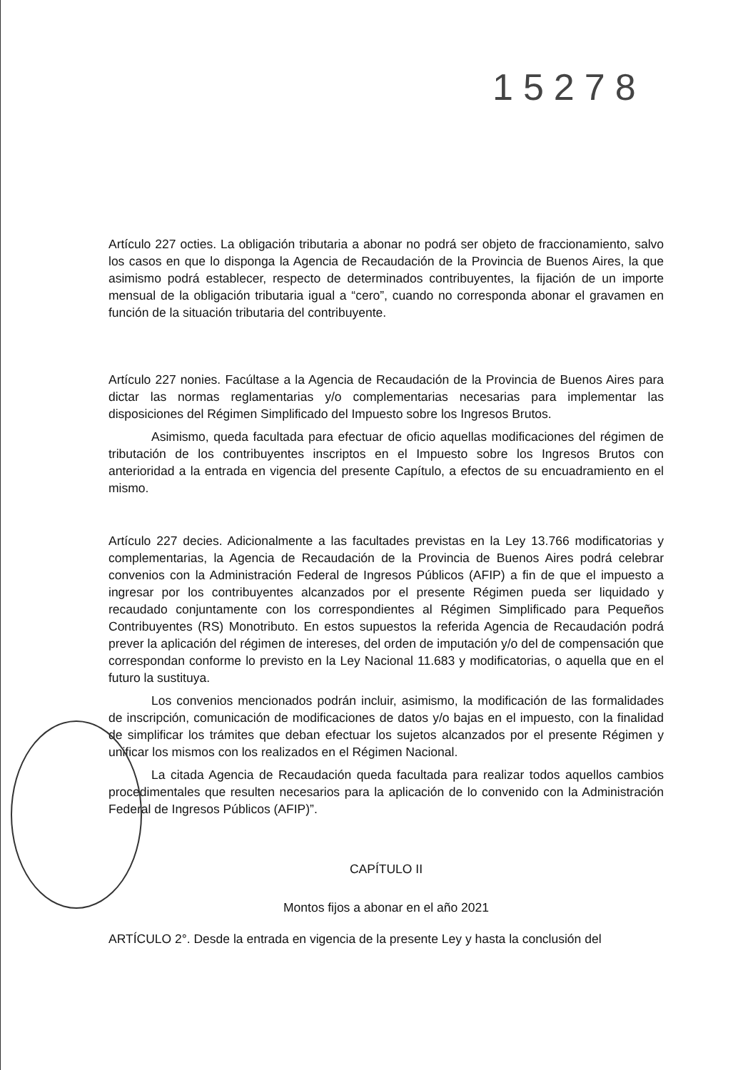15278
Artículo 227 octies. La obligación tributaria a abonar no podrá ser objeto de fraccionamiento, salvo los casos en que lo disponga la Agencia de Recaudación de la Provincia de Buenos Aires, la que asimismo podrá establecer, respecto de determinados contribuyentes, la fijación de un importe mensual de la obligación tributaria igual a “cero”, cuando no corresponda abonar el gravamen en función de la situación tributaria del contribuyente.
Artículo 227 nonies. Facúltase a la Agencia de Recaudación de la Provincia de Buenos Aires para dictar las normas reglamentarias y/o complementarias necesarias para implementar las disposiciones del Régimen Simplificado del Impuesto sobre los Ingresos Brutos.
Asimismo, queda facultada para efectuar de oficio aquellas modificaciones del régimen de tributación de los contribuyentes inscriptos en el Impuesto sobre los Ingresos Brutos con anterioridad a la entrada en vigencia del presente Capítulo, a efectos de su encuadramiento en el mismo.
Artículo 227 decies. Adicionalmente a las facultades previstas en la Ley 13.766 modificatorias y complementarias, la Agencia de Recaudación de la Provincia de Buenos Aires podrá celebrar convenios con la Administración Federal de Ingresos Públicos (AFIP) a fin de que el impuesto a ingresar por los contribuyentes alcanzados por el presente Régimen pueda ser liquidado y recaudado conjuntamente con los correspondientes al Régimen Simplificado para Pequeños Contribuyentes (RS) Monotributo. En estos supuestos la referida Agencia de Recaudación podrá prever la aplicación del régimen de intereses, del orden de imputación y/o del de compensación que correspondan conforme lo previsto en la Ley Nacional 11.683 y modificatorias, o aquella que en el futuro la sustituya.
Los convenios mencionados podrán incluir, asimismo, la modificación de las formalidades de inscripción, comunicación de modificaciones de datos y/o bajas en el impuesto, con la finalidad de simplificar los trámites que deban efectuar los sujetos alcanzados por el presente Régimen y unificar los mismos con los realizados en el Régimen Nacional.
La citada Agencia de Recaudación queda facultada para realizar todos aquellos cambios procedimentales que resulten necesarios para la aplicación de lo convenido con la Administración Federal de Ingresos Públicos (AFIP)”.
CAPÍTULO II
Montos fijos a abonar en el año 2021
ARTÍCULO 2°. Desde la entrada en vigencia de la presente Ley y hasta la conclusión del